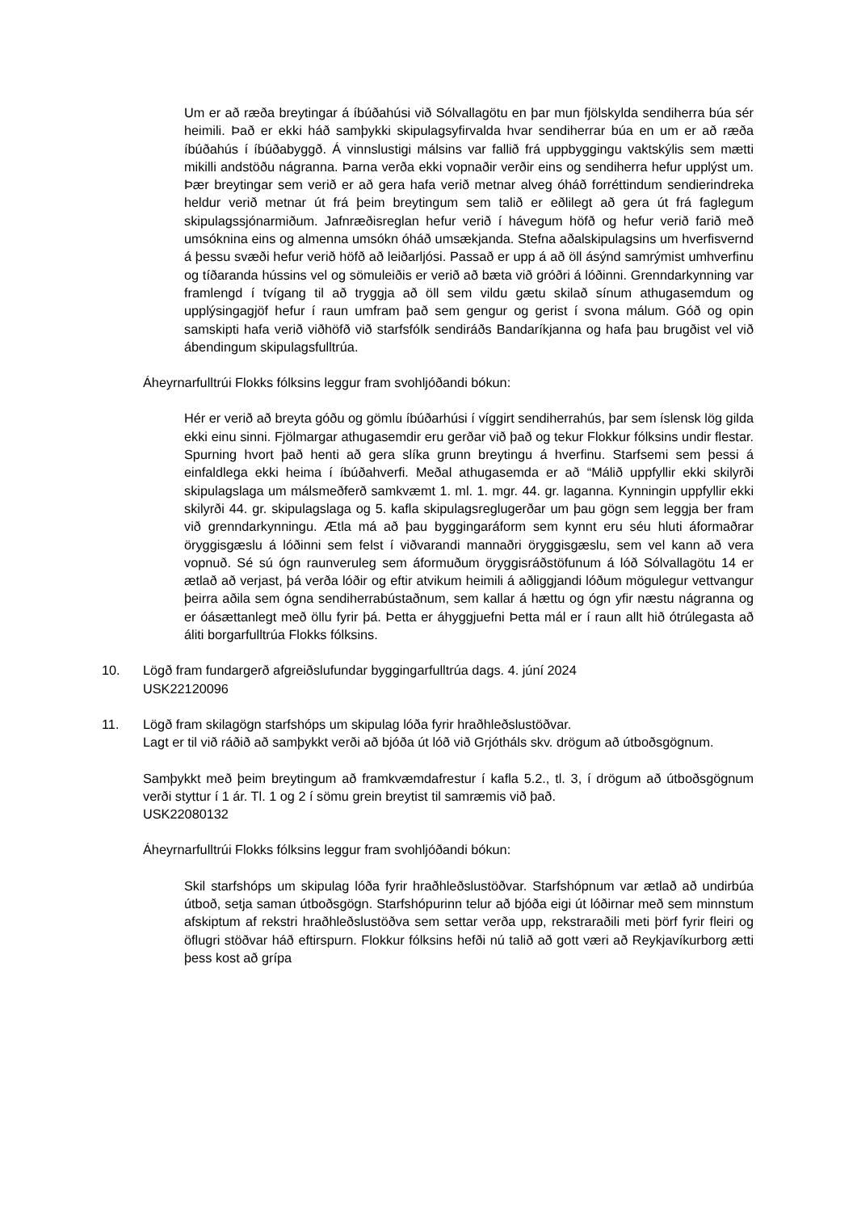Um er að ræða breytingar á íbúðahúsi við Sólvallagötu en þar mun fjölskylda sendiherra búa sér heimili. Það er ekki háð samþykki skipulagsyfirvalda hvar sendiherrar búa en um er að ræða íbúðahús í íbúðabyggð. Á vinnslustigi málsins var fallið frá uppbyggingu vaktskýlis sem mætti mikilli andstöðu nágranna. Þarna verða ekki vopnaðir verðir eins og sendiherra hefur upplýst um. Þær breytingar sem verið er að gera hafa verið metnar alveg óháð forréttindum sendierindreka heldur verið metnar út frá þeim breytingum sem talið er eðlilegt að gera út frá faglegum skipulagssjónarmiðum. Jafnræðisreglan hefur verið í hávegum höfð og hefur verið farið með umsóknina eins og almenna umsókn óháð umsækjanda. Stefna aðalskipulagsins um hverfisvernd á þessu svæði hefur verið höfð að leiðarljósi. Passað er upp á að öll ásýnd samrýmist umhverfinu og tíðaranda hússins vel og sömuleiðis er verið að bæta við gróðri á lóðinni. Grenndarkynning var framlengd í tvígang til að tryggja að öll sem vildu gætu skilað sínum athugasemdum og upplýsingagjöf hefur í raun umfram það sem gengur og gerist í svona málum. Góð og opin samskipti hafa verið viðhöfð við starfsfólk sendiráðs Bandaríkjanna og hafa þau brugðist vel við ábendingum skipulagsfulltrúa.
Áheyrnarfulltrúi Flokks fólksins leggur fram svohljóðandi bókun:
Hér er verið að breyta góðu og gömlu íbúðarhúsi í víggirt sendiherrahús, þar sem íslensk lög gilda ekki einu sinni. Fjölmargar athugasemdir eru gerðar við það og tekur Flokkur fólksins undir flestar. Spurning hvort það henti að gera slíka grunn breytingu á hverfinu. Starfsemi sem þessi á einfaldlega ekki heima í íbúðahverfi. Meðal athugasemda er að “Málið uppfyllir ekki skilyrði skipulagslaga um málsmeðferð samkvæmt 1. ml. 1. mgr. 44. gr. laganna. Kynningin uppfyllir ekki skilyrði 44. gr. skipulagslaga og 5. kafla skipulagsreglugerðar um þau gögn sem leggja ber fram við grenndarkynningu. Ætla má að þau byggingaráform sem kynnt eru séu hluti áformaðrar öryggisgæslu á lóðinni sem felst í viðvarandi mannaðri öryggisgæslu, sem vel kann að vera vopnuð. Sé sú ógn raunveruleg sem áformuðum öryggisráðstöfunum á lóð Sólvallagötu 14 er ætlað að verjast, þá verða lóðir og eftir atvikum heimili á aðliggjandi lóðum mögulegur vettvangur þeirra aðila sem ógna sendiherrabústaðnum, sem kallar á hættu og ógn yfir næstu nágranna og er óásættanlegt með öllu fyrir þá. Þetta er áhyggjuefni Þetta mál er í raun allt hið ótrúlegasta að áliti borgarfulltrúa Flokks fólksins.
10. Lögð fram fundargerð afgreiðslufundar byggingarfulltrúa dags. 4. júní 2024
USK22120096
11. Lögð fram skilagögn starfshóps um skipulag lóða fyrir hraðhleðslustöðvar.
Lagt er til við ráðið að samþykkt verði að bjóða út lóð við Grjótháls skv. drögum að útboðsgögnum.
Samþykkt með þeim breytingum að framkvæmdafrestur í kafla 5.2., tl. 3, í drögum að útboðsgögnum verði styttur í 1 ár. Tl. 1 og 2 í sömu grein breytist til samræmis við það.
USK22080132
Áheyrnarfulltrúi Flokks fólksins leggur fram svohljóðandi bókun:
Skil starfshóps um skipulag lóða fyrir hraðhleðslustöðvar. Starfshópnum var ætlað að undirbúa útboð, setja saman útboðsgögn. Starfshópurinn telur að bjóða eigi út lóðirnar með sem minnstum afskiptum af rekstri hraðhleðslustöðva sem settar verða upp, rekstraraðili meti þörf fyrir fleiri og öflugri stöðvar háð eftirspurn. Flokkur fólksins hefði nú talið að gott væri að Reykjavíkurborg ætti þess kost að grípa